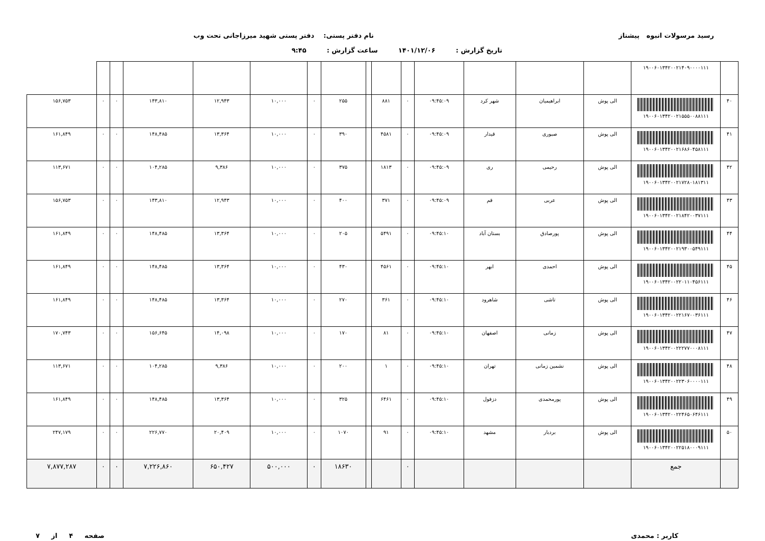رسید مرسولات انبوه پیشتاز نام دفتر پستی: دفتر پستی شهید میرزاجانی تحت وب
تاریخ گزارش : ۱۴۰۱/۱۲/۰۶ ساعت گزارش : ۹:۴۵
| | ۱۹۰۰۶۰۱۳۴۲۰۰۲۱۴۰۹۰۰۰۰۱۱۱ | | | | | | | | | | | | | | | |
| ۴۰ | ۱۹۰۰۶۰۱۳۴۲۰۰۲۱۵۵۵۰۰۸۸۱۱۱ | الی پوش | ابراهیمیان | شهر کرد | ۰۹:۴۵:۰۹ | ۰ | ۸۸۱ | | ۲۵۵ | ۰ | ۱۰,۰۰۰ | ۱۲,۹۴۳ | ۱۴۳,۸۱۰ | ۰ | ۰ | ۱۵۶,۷۵۳ |
| ۴۱ | ۱۹۰۰۶۰۱۳۴۲۰۰۲۱۶۸۶۰۴۵۸۱۱۱ | الی پوش | صبوری | قیدار | ۰۹:۴۵:۰۹ | ۰ | ۴۵۸۱ | | ۳۹۰ | ۰ | ۱۰,۰۰۰ | ۱۳,۳۶۴ | ۱۴۸,۴۸۵ | ۰ | ۰ | ۱۶۱,۸۴۹ |
| ۴۲ | ۱۹۰۰۶۰۱۳۴۲۰۰۲۱۷۲۸۰۱۸۱۳۱۱ | الی پوش | رحیمی | ری | ۰۹:۴۵:۰۹ | ۰ | ۱۸۱۳ | | ۳۷۵ | ۰ | ۱۰,۰۰۰ | ۹,۳۸۶ | ۱۰۴,۲۸۵ | ۰ | ۰ | ۱۱۳,۶۷۱ |
| ۴۳ | ۱۹۰۰۶۰۱۳۴۲۰۰۲۱۸۴۲۰۰۳۷۱۱۱ | الی پوش | عربی | قم | ۰۹:۴۵:۰۹ | ۰ | ۳۷۱ | | ۴۰۰ | ۰ | ۱۰,۰۰۰ | ۱۲,۹۴۳ | ۱۴۳,۸۱۰ | ۰ | ۰ | ۱۵۶,۷۵۳ |
| ۴۴ | ۱۹۰۰۶۰۱۳۴۲۰۰۲۱۹۳۰۰۵۴۹۱۱۱ | الی پوش | پورصادق | بستان آباد | ۰۹:۴۵:۱۰ | ۰ | ۵۴۹۱ | | ۲۰۵ | ۰ | ۱۰,۰۰۰ | ۱۳,۳۶۴ | ۱۴۸,۴۸۵ | ۰ | ۰ | ۱۶۱,۸۴۹ |
| ۴۵ | ۱۹۰۰۶۰۱۳۴۲۰۰۲۲۰۱۱۰۴۵۶۱۱۱ | الی پوش | احمدی | ابهر | ۰۹:۴۵:۱۰ | ۰ | ۴۵۶۱ | | ۴۳۰ | ۰ | ۱۰,۰۰۰ | ۱۳,۳۶۴ | ۱۴۸,۴۸۵ | ۰ | ۰ | ۱۶۱,۸۴۹ |
| ۴۶ | ۱۹۰۰۶۰۱۳۴۲۰۰۲۲۱۶۷۰۰۳۶۱۱۱ | الی پوش | تاشی | شاهرود | ۰۹:۴۵:۱۰ | ۰ | ۳۶۱ | | ۲۷۰ | ۰ | ۱۰,۰۰۰ | ۱۳,۳۶۴ | ۱۴۸,۴۸۵ | ۰ | ۰ | ۱۶۱,۸۴۹ |
| ۴۷ | ۱۹۰۰۶۰۱۳۴۲۰۰۲۲۲۷۷۰۰۰۸۱۱۱ | الی پوش | زمانی | اصفهان | ۰۹:۴۵:۱۰ | ۰ | ۸۱ | | ۱۷۰ | ۰ | ۱۰,۰۰۰ | ۱۴,۰۹۸ | ۱۵۶,۶۴۵ | ۰ | ۰ | ۱۷۰,۷۴۳ |
| ۴۸ | ۱۹۰۰۶۰۱۳۴۲۰۰۲۲۳۰۶۰۰۰۰۱۱۱ | الی پوش | نشمین زمانی | تهران | ۰۹:۴۵:۱۰ | ۰ | ۱ | | ۲۰۰ | ۰ | ۱۰,۰۰۰ | ۹,۳۸۶ | ۱۰۴,۲۸۵ | ۰ | ۰ | ۱۱۳,۶۷۱ |
| ۴۹ | ۱۹۰۰۶۰۱۳۴۲۰۰۲۲۴۶۵۰۶۴۶۱۱۱ | الی پوش | پورمحمدی | دزفول | ۰۹:۴۵:۱۰ | ۰ | ۶۴۶۱ | | ۳۲۵ | ۰ | ۱۰,۰۰۰ | ۱۳,۳۶۴ | ۱۴۸,۴۸۵ | ۰ | ۰ | ۱۶۱,۸۴۹ |
| ۵۰ | ۱۹۰۰۶۰۱۳۴۲۰۰۲۲۵۱۸۰۰۰۹۱۱۱ | الی پوش | بردبار | مشهد | ۰۹:۴۵:۱۰ | ۰ | ۹۱ | | ۱۰۷۰ | ۰ | ۱۰,۰۰۰ | ۲۰,۴۰۹ | ۲۲۶,۷۷۰ | ۰ | ۰ | ۲۴۷,۱۷۹ |
| | جمع | | | | | ۰ | | | ۱۸۶۳۰ | ۰ | ۵۰۰,۰۰۰ | ۶۵۰,۴۲۷ | ۷,۲۲۶,۸۶۰ | ۰ | ۰ | ۷,۸۷۷,۲۸۷ |
کاربر : محمدی صفحه ۴ از ۷